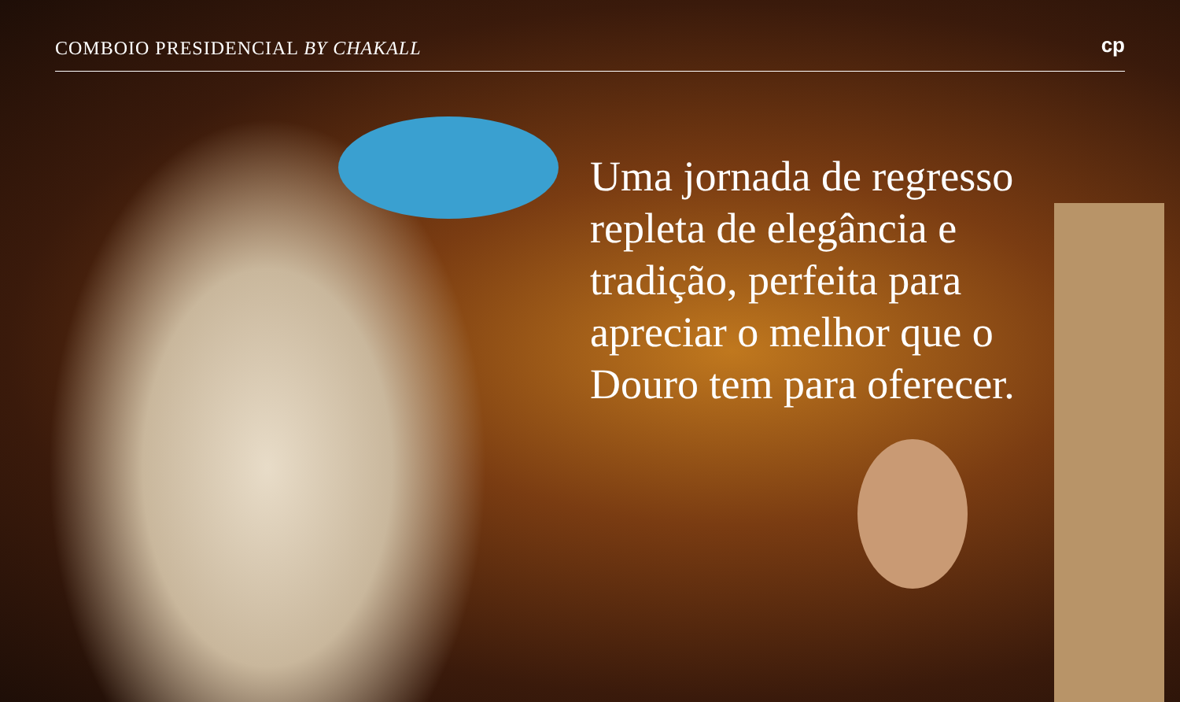COMBOIO PRESIDENCIAL BY CHAKALL
cp
Uma jornada de regresso repleta de elegância e tradição, perfeita para apreciar o melhor que o Douro tem para oferecer.